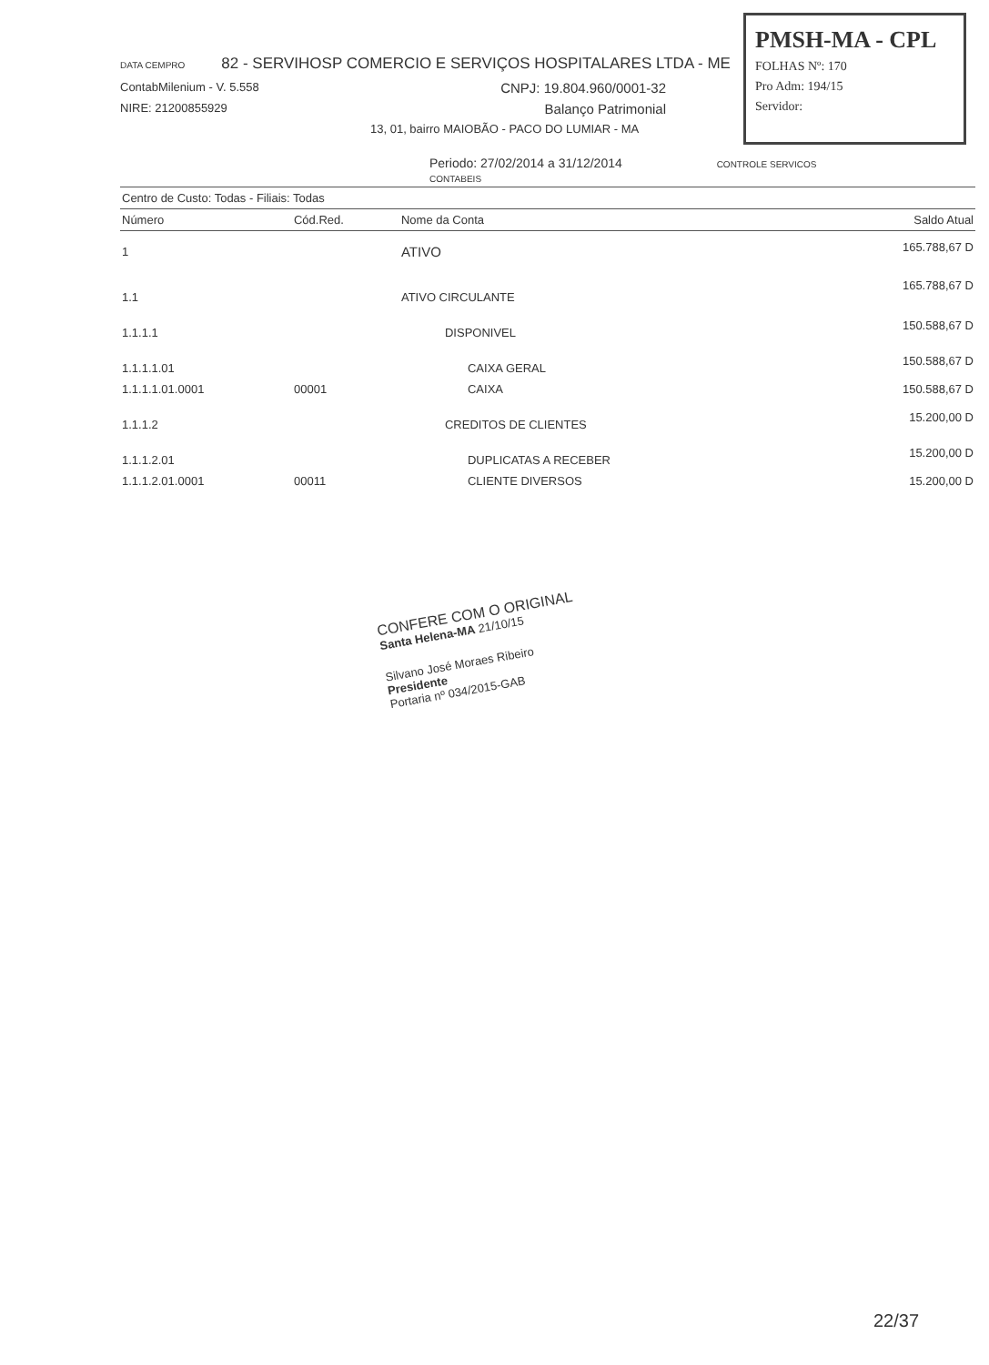PMSH-MA - CPL
FOLHAS Nº: 170
Pro Adm: 194/15
Servidor:
DATA CEMPRO 82 - SERVIHOSP COMERCIO E SERVIÇOS HOSPITALARES LTDA - ME
ContabMilenium - V. 5.558 CNPJ: 19.804.960/0001-32
NIRE: 21200855929 Balanço Patrimonial
13, 01, bairro MAIOBÃO - PACO DO LUMIAR - MA
Periodo: 27/02/2014 a 31/12/2014 CONTROLE SERVICOS CONTABEIS
| Centro de Custo: Todas - Filiais: Todas | | | |
| Número | Cód.Red. | Nome da Conta | Saldo Atual |
| 1 | | ATIVO | 165.788,67 D |
| 1.1 | | ATIVO CIRCULANTE | 165.788,67 D |
| 1.1.1.1 | | DISPONIVEL | 150.588,67 D |
| 1.1.1.1.01 | | CAIXA GERAL | 150.588,67 D |
| 1.1.1.1.01.0001 | 00001 | CAIXA | 150.588,67 D |
| 1.1.1.2 | | CREDITOS DE CLIENTES | 15.200,00 D |
| 1.1.1.2.01 | | DUPLICATAS A RECEBER | 15.200,00 D |
| 1.1.1.2.01.0001 | 00011 | CLIENTE DIVERSOS | 15.200,00 D |
CONFERE COM O ORIGINAL
Santa Helena-MA 21/10/15
Silvano José Moraes Ribeiro
Presidente
Portaria nº 034/2015-GAB
22/37